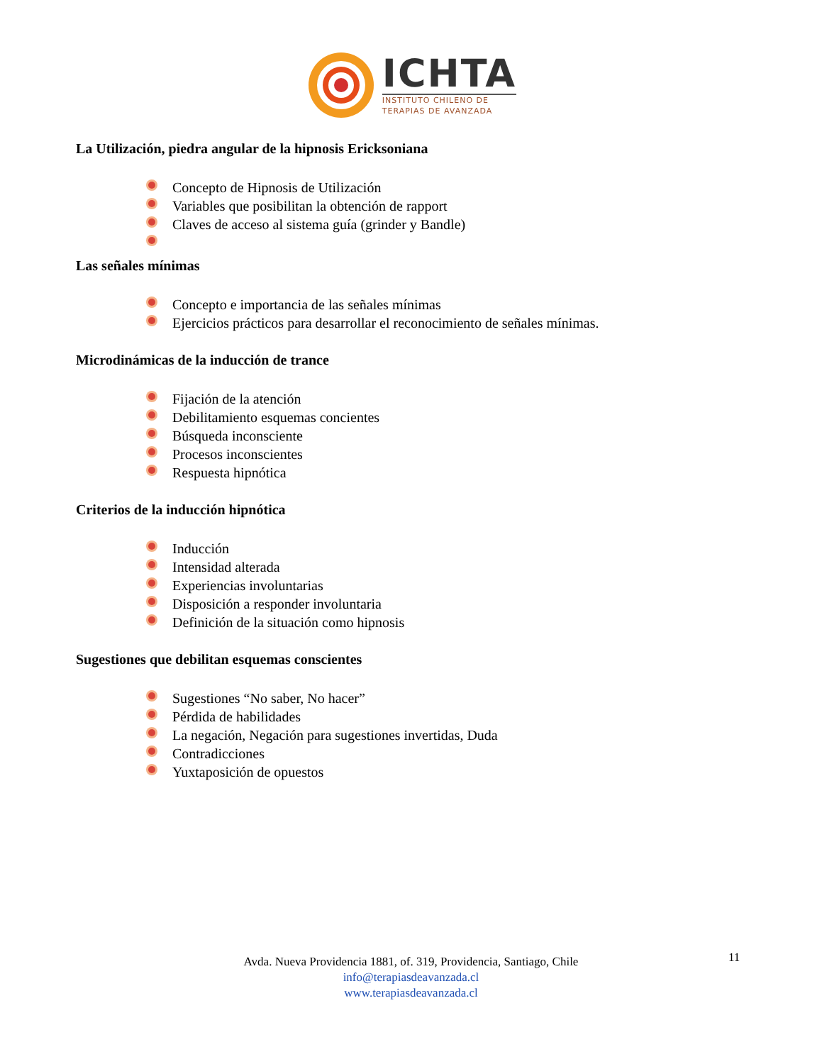ICHTA
INSTITUTO CHILENO DE
TERAPIAS DE AVANZADA
La Utilización, piedra angular de la hipnosis Ericksoniana
Concepto de Hipnosis de Utilización
Variables que posibilitan la obtención de rapport
Claves de acceso al sistema guía (grinder y Bandle)
Las señales mínimas
Concepto e importancia de las señales mínimas
Ejercicios prácticos para desarrollar el reconocimiento de señales mínimas.
Microdinámicas de la inducción de trance
Fijación de la atención
Debilitamiento esquemas concientes
Búsqueda inconsciente
Procesos inconscientes
Respuesta hipnótica
Criterios de la inducción hipnótica
Inducción
Intensidad alterada
Experiencias involuntarias
Disposición a responder involuntaria
Definición de la situación como hipnosis
Sugestiones que debilitan esquemas conscientes
Sugestiones “No saber, No hacer”
Pérdida de habilidades
La negación, Negación para sugestiones invertidas, Duda
Contradicciones
Yuxtaposición de opuestos
11
Avda. Nueva Providencia 1881, of. 319, Providencia, Santiago, Chile
info@terapiasdeavanzada.cl
www.terapiasdeavanzada.cl